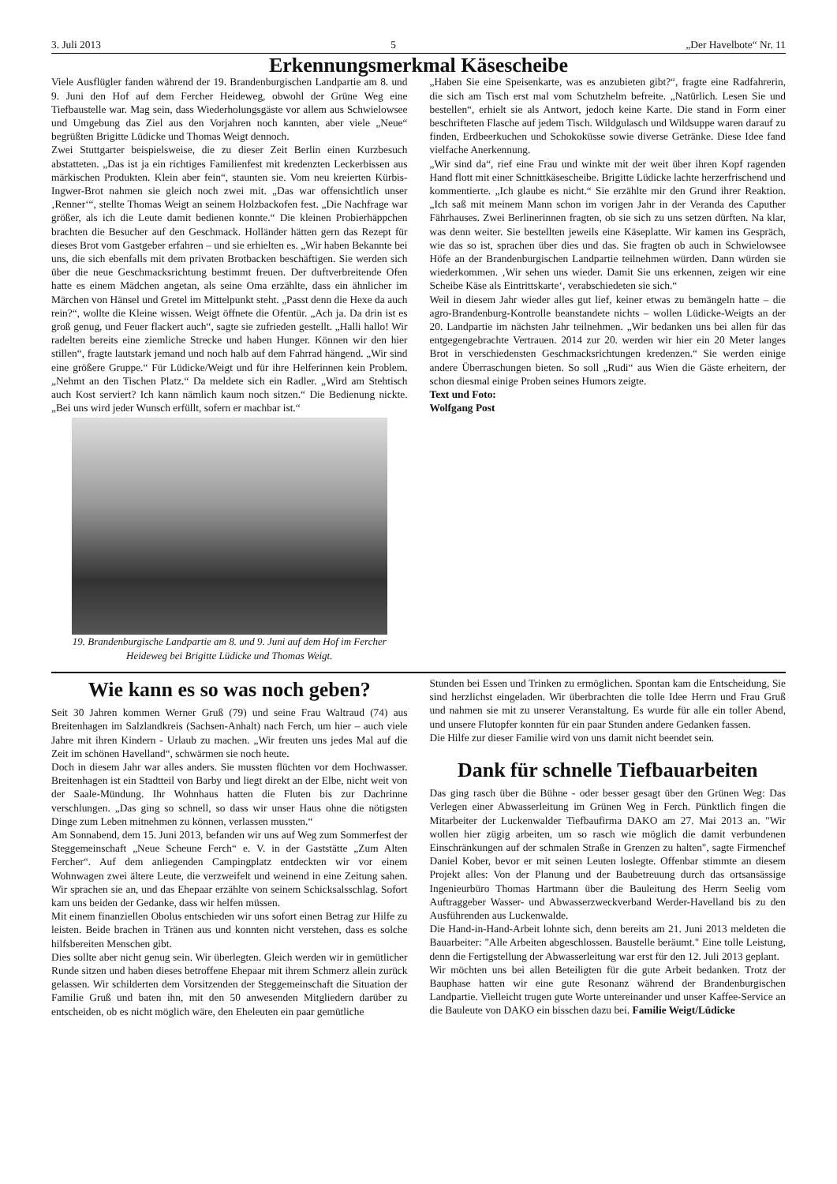3. Juli 2013 5 „Der Havelbote“ Nr. 11
Erkennungsmerkmal Käsescheibe
Viele Ausflügler fanden während der 19. Brandenburgischen Landpartie am 8. und 9. Juni den Hof auf dem Fercher Heideweg, obwohl der Grüne Weg eine Tiefbaustelle war. Mag sein, dass Wiederholungsgäste vor allem aus Schwielowsee und Umgebung das Ziel aus den Vorjahren noch kannten, aber viele „Neue“ begrüßten Brigitte Lüdicke und Thomas Weigt dennoch.
Zwei Stuttgarter beispielsweise, die zu dieser Zeit Berlin einen Kurzbesuch abstatteten. „Das ist ja ein richtiges Familienfest mit kredenzten Leckerbissen aus märkischen Produkten. Klein aber fein“, staunten sie. Vom neu kreierten Kürbis-Ingwer-Brot nahmen sie gleich noch zwei mit. „Das war offensichtlich unser ‚Renner‘“, stellte Thomas Weigt an seinem Holzbackofen fest. „Die Nachfrage war größer, als ich die Leute damit bedienen konnte.“ Die kleinen Probierhäppchen brachten die Besucher auf den Geschmack. Holländer hätten gern das Rezept für dieses Brot vom Gastgeber erfahren – und sie erhielten es. „Wir haben Bekannte bei uns, die sich ebenfalls mit dem privaten Brotbacken beschäftigen. Sie werden sich über die neue Geschmacksrichtung bestimmt freuen. Der duftverbreitende Ofen hatte es einem Mädchen angetan, als seine Oma erzählte, dass ein ähnlicher im Märchen von Hänsel und Gretel im Mittelpunkt steht. „Passt denn die Hexe da auch rein?“, wollte die Kleine wissen. Weigt öffnete die Ofentür. „Ach ja. Da drin ist es groß genug, und Feuer flackert auch“, sagte sie zufrieden gestellt. „Halli hallo! Wir radelten bereits eine ziemliche Strecke und haben Hunger. Können wir den hier stillen“, fragte lautstark jemand und noch halb auf dem Fahrrad hängend. „Wir sind eine größere Gruppe.“ Für Lüdicke/Weigt und für ihre Helferinnen kein Problem. „Nehmt an den Tischen Platz.“ Da meldete sich ein Radler. „Wird am Stehtisch auch Kost serviert? Ich kann nämlich kaum noch sitzen.“ Die Bedienung nickte. „Bei uns wird jeder Wunsch erfüllt, sofern er machbar ist.“
19. Brandenburgische Landpartie am 8. und 9. Juni auf dem Hof im Fercher Heideweg bei Brigitte Lüdicke und Thomas Weigt.
„Haben Sie eine Speisenkarte, was es anzubieten gibt?“, fragte eine Radfahrerin, die sich am Tisch erst mal vom Schutzhelm befreite. „Natürlich. Lesen Sie und bestellen“, erhielt sie als Antwort, jedoch keine Karte. Die stand in Form einer beschrifteten Flasche auf jedem Tisch. Wildgulasch und Wildsuppe waren darauf zu finden, Erdbeerkuchen und Schokoküsse sowie diverse Getränke. Diese Idee fand vielfache Anerkennung.
„Wir sind da“, rief eine Frau und winkte mit der weit über ihren Kopf ragenden Hand flott mit einer Schnittkäsescheibe. Brigitte Lüdicke lachte herzerfrischend und kommentierte. „Ich glaube es nicht.“ Sie erzählte mir den Grund ihrer Reaktion. „Ich saß mit meinem Mann schon im vorigen Jahr in der Veranda des Caputher Fährhauses. Zwei Berlinerinnen fragten, ob sie sich zu uns setzen dürften. Na klar, was denn weiter. Sie bestellten jeweils eine Käseplatte. Wir kamen ins Gespräch, wie das so ist, sprachen über dies und das. Sie fragten ob auch in Schwielowsee Höfe an der Brandenburgischen Landpartie teilnehmen würden. Dann würden sie wiederkommen. ‚Wir sehen uns wieder. Damit Sie uns erkennen, zeigen wir eine Scheibe Käse als Eintrittskarte‘, verabschiedeten sie sich.“
Weil in diesem Jahr wieder alles gut lief, keiner etwas zu bemängeln hatte – die agro-Brandenburg-Kontrolle beanstandete nichts – wollen Lüdicke-Weigts an der 20. Landpartie im nächsten Jahr teilnehmen. „Wir bedanken uns bei allen für das entgegengebrachte Vertrauen. 2014 zur 20. werden wir hier ein 20 Meter langes Brot in verschiedensten Geschmacksrichtungen kredenzen.“ Sie werden einige andere Überraschungen bieten. So soll „Rudi“ aus Wien die Gäste erheitern, der schon diesmal einige Proben seines Humors zeigte.
Text und Foto:
Wolfgang Post
Wie kann es so was noch geben?
Seit 30 Jahren kommen Werner Gruß (79) und seine Frau Waltraud (74) aus Breitenhagen im Salzlandkreis (Sachsen-Anhalt) nach Ferch, um hier – auch viele Jahre mit ihren Kindern - Urlaub zu machen. „Wir freuten uns jedes Mal auf die Zeit im schönen Havelland“, schwärmen sie noch heute.
Doch in diesem Jahr war alles anders. Sie mussten flüchten vor dem Hochwasser. Breitenhagen ist ein Stadtteil von Barby und liegt direkt an der Elbe, nicht weit von der Saale-Mündung. Ihr Wohnhaus hatten die Fluten bis zur Dachrinne verschlungen. „Das ging so schnell, so dass wir unser Haus ohne die nötigsten Dinge zum Leben mitnehmen zu können, verlassen mussten.“
Am Sonnabend, dem 15. Juni 2013, befanden wir uns auf Weg zum Sommerfest der Steggemeinschaft „Neue Scheune Ferch“ e. V. in der Gaststätte „Zum Alten Fercher“. Auf dem anliegenden Campingplatz entdeckten wir vor einem Wohnwagen zwei ältere Leute, die verzweifelt und weinend in eine Zeitung sahen. Wir sprachen sie an, und das Ehepaar erzählte von seinem Schicksalsschlag. Sofort kam uns beiden der Gedanke, dass wir helfen müssen.
Mit einem finanziellen Obolus entschieden wir uns sofort einen Betrag zur Hilfe zu leisten. Beide brachen in Tränen aus und konnten nicht verstehen, dass es solche hilfsbereiten Menschen gibt.
Dies sollte aber nicht genug sein. Wir überlegten. Gleich werden wir in gemütlicher Runde sitzen und haben dieses betroffene Ehepaar mit ihrem Schmerz allein zurück gelassen. Wir schilderten dem Vorsitzenden der Steggemeinschaft die Situation der Familie Gruß und baten ihn, mit den 50 anwesenden Mitgliedern darüber zu entscheiden, ob es nicht möglich wäre, den Eheleuten ein paar gemütliche
Stunden bei Essen und Trinken zu ermöglichen. Spontan kam die Entscheidung, Sie sind herzlichst eingeladen. Wir überbrachten die tolle Idee Herrn und Frau Gruß und nahmen sie mit zu unserer Veranstaltung. Es wurde für alle ein toller Abend, und unsere Flutopfer konnten für ein paar Stunden andere Gedanken fassen.
Die Hilfe zur dieser Familie wird von uns damit nicht beendet sein.
Dank für schnelle Tiefbauarbeiten
Das ging rasch über die Bühne - oder besser gesagt über den Grünen Weg: Das Verlegen einer Abwasserleitung im Grünen Weg in Ferch. Pünktlich fingen die Mitarbeiter der Luckenwalder Tiefbaufirma DAKO am 27. Mai 2013 an. "Wir wollen hier zügig arbeiten, um so rasch wie möglich die damit verbundenen Einschränkungen auf der schmalen Straße in Grenzen zu halten", sagte Firmenchef Daniel Kober, bevor er mit seinen Leuten loslegte. Offenbar stimmte an diesem Projekt alles: Von der Planung und der Baubetreuung durch das ortsansässige Ingenieurbüro Thomas Hartmann über die Bauleitung des Herrn Seelig vom Auftraggeber Wasser- und Abwasserzweckverband Werder-Havelland bis zu den Ausführenden aus Luckenwalde.
Die Hand-in-Hand-Arbeit lohnte sich, denn bereits am 21. Juni 2013 meldeten die Bauarbeiter: "Alle Arbeiten abgeschlossen. Baustelle beräumt." Eine tolle Leistung, denn die Fertigstellung der Abwasserleitung war erst für den 12. Juli 2013 geplant.
Wir möchten uns bei allen Beteiligten für die gute Arbeit bedanken. Trotz der Bauphase hatten wir eine gute Resonanz während der Brandenburgischen Landpartie. Vielleicht trugen gute Worte untereinander und unser Kaffee-Service an die Bauleute von DAKO ein bisschen dazu bei. Familie Weigt/Lüdicke